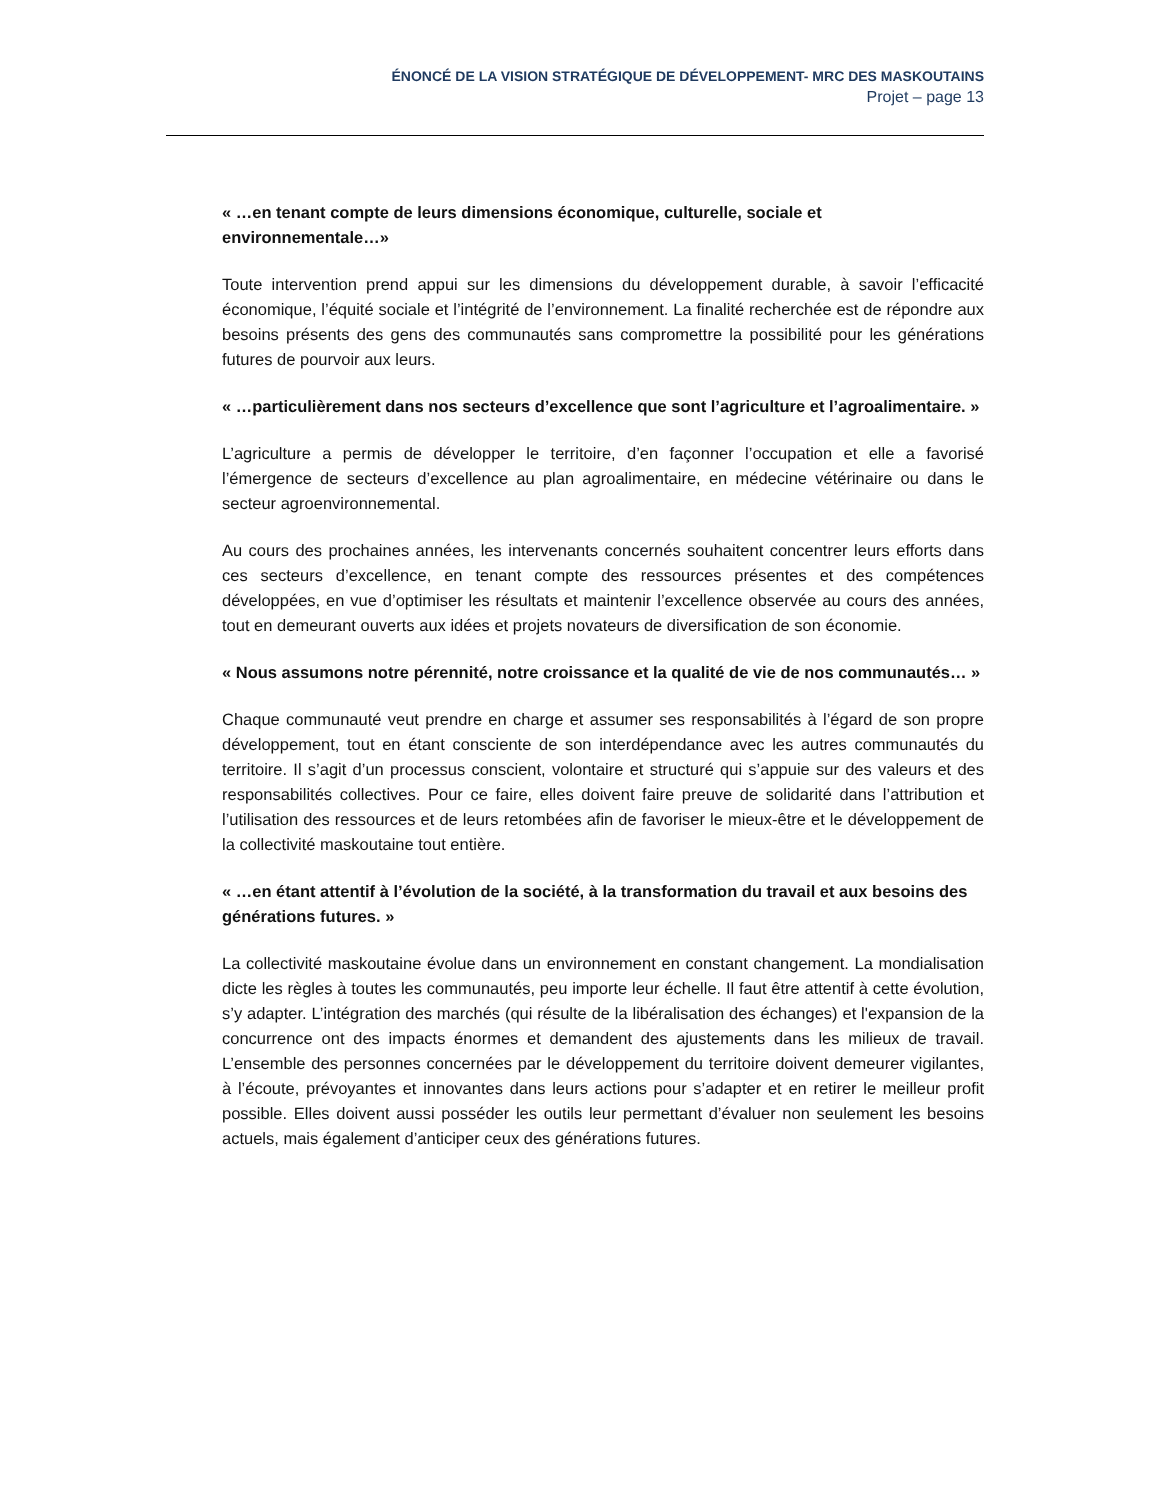ÉNONCÉ DE LA VISION STRATÉGIQUE DE DÉVELOPPEMENT- MRC DES MASKOUTAINS
Projet – page 13
« …en tenant compte de leurs dimensions économique, culturelle, sociale et environnementale…»
Toute intervention prend appui sur les dimensions du développement durable, à savoir l’efficacité économique, l’équité sociale et l’intégrité de l’environnement. La finalité recherchée est de répondre aux besoins présents des gens des communautés sans compromettre la possibilité pour les générations futures de pourvoir aux leurs.
« …particulièrement dans nos secteurs d’excellence que sont l’agriculture et l’agroalimentaire. »
L’agriculture a permis de développer le territoire, d’en façonner l’occupation et elle a favorisé l’émergence de secteurs d’excellence au plan agroalimentaire, en médecine vétérinaire ou dans le secteur agroenvironnemental.
Au cours des prochaines années, les intervenants concernés souhaitent concentrer leurs efforts dans ces secteurs d’excellence, en tenant compte des ressources présentes et des compétences développées, en vue d’optimiser les résultats et maintenir l’excellence observée au cours des années, tout en demeurant ouverts aux idées et projets novateurs de diversification de son économie.
« Nous assumons notre pérennité, notre croissance et la qualité de vie de nos communautés… »
Chaque communauté veut prendre en charge et assumer ses responsabilités à l’égard de son propre développement, tout en étant consciente de son interdépendance avec les autres communautés du territoire. Il s’agit d’un processus conscient, volontaire et structuré qui s’appuie sur des valeurs et des responsabilités collectives. Pour ce faire, elles doivent faire preuve de solidarité dans l’attribution et l’utilisation des ressources et de leurs retombées afin de favoriser le mieux-être et le développement de la collectivité maskoutaine tout entière.
« …en étant attentif à l’évolution de la société, à la transformation du travail et aux besoins des générations futures. »
La collectivité maskoutaine évolue dans un environnement en constant changement. La mondialisation dicte les règles à toutes les communautés, peu importe leur échelle. Il faut être attentif à cette évolution, s’y adapter. L’intégration des marchés (qui résulte de la libéralisation des échanges) et l'expansion de la concurrence ont des impacts énormes et demandent des ajustements dans les milieux de travail. L’ensemble des personnes concernées par le développement du territoire doivent demeurer vigilantes, à l’écoute, prévoyantes et innovantes dans leurs actions pour s’adapter et en retirer le meilleur profit possible. Elles doivent aussi posséder les outils leur permettant d’évaluer non seulement les besoins actuels, mais également d’anticiper ceux des générations futures.